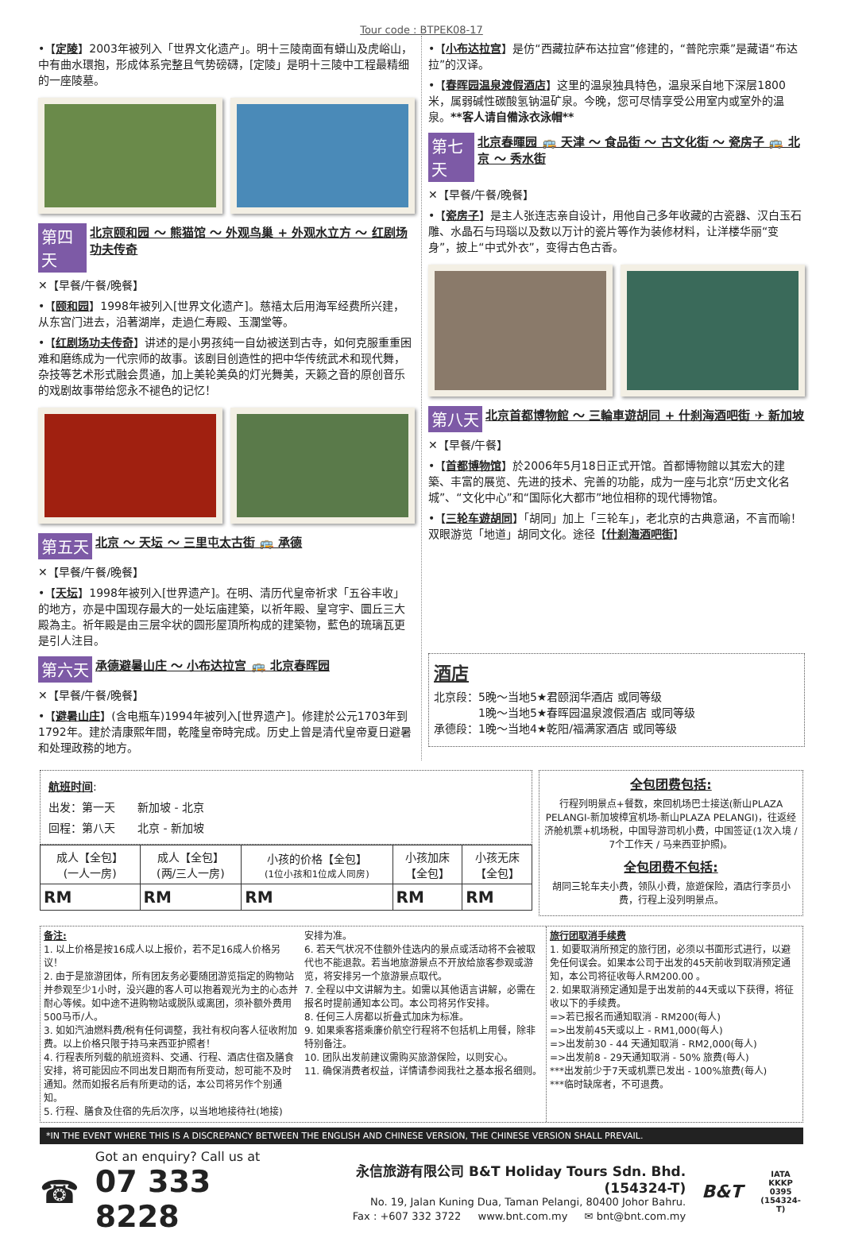Tour code : BTPEK08-17
•【定陵】2003年被列入「世界文化遗产」。明十三陵南面有蟒山及虎峪山，中有曲水環抱，形成体系完整且气势磅礴，[定陵」是明十三陵中工程最精细的一座陵墓。
第四天 北京颐和园 ～ 熊猫馆 ～ 外观鸟巢 + 外观水立方 ～ 红剧场功夫传奇
✕【早餐/午餐/晚餐】
•【颐和园】1998年被列入[世界文化遗产]。慈禧太后用海军经费所兴建，从东宫门进去，沿著湖岸，走過仁寿殿、玉瀾堂等。
•【红剧场功夫传奇】讲述的是小男孩纯一自幼被送到古寺，如何克服重重困难和磨练成为一代宗师的故事。该剧目创造性的把中华传统武术和现代舞，杂技等艺术形式融会贯通，加上美轮美奂的灯光舞美，天籁之音的原创音乐的戏剧故事带给您永不褪色的记忆！
第五天 北京 ～ 天坛 ～ 三里屯太古街 🚌 承德
✕【早餐/午餐/晚餐】
•【天坛】1998年被列入[世界遗产]。在明、清历代皇帝祈求「五谷丰收」的地方，亦是中国现存最大的一处坛庙建築，以祈年殿、皇穹宇、圜丘三大殿為主。祈年殿是由三层伞状的圆形屋頂所构成的建築物，藍色的琉璃瓦更是引人注目。
第六天 承德避暑山庄 ～ 小布达拉宫 🚌 北京春晖园
✕【早餐/午餐/晚餐】
•【避暑山庄】(含电瓶车)1994年被列入[世界遗产]。修建於公元1703年到1792年。建於清康熙年間，乾隆皇帝時完成。历史上曾是清代皇帝夏日避暑和处理政務的地方。
•【小布达拉宫】是仿“西藏拉萨布达拉宫”修建的，“普陀宗乘”是藏语“布达拉”的汉译。
•【春晖园温泉渡假酒店】这里的温泉独具特色，温泉采自地下深层1800米，属弱碱性碳酸氢钠温矿泉。今晚，您可尽情享受公用室内或室外的温泉。**客人请自備泳衣泳帽**
第七天 北京春暉园 🚌 天津 ～ 食品街 ～ 古文化街 ～ 瓷房子 🚌 北京 ～ 秀水街
✕【早餐/午餐/晚餐】
•【瓷房子】是主人张连志亲自设计，用他自己多年收藏的古瓷器、汉白玉石雕、水晶石与玛瑙以及数以万计的瓷片等作为装修材料，让洋楼华丽“变身”，披上“中式外衣”，变得古色古香。
第八天 北京首都博物館 ～ 三輪車遊胡同 + 什刹海酒吧街 ✈ 新加坡
✕【早餐/午餐】
•【首都博物馆】於2006年5月18日正式开馆。首都博物館以其宏大的建築、丰富的展览、先进的技术、完善的功能，成为一座与北京“历史文化名城”、“文化中心”和“国际化大都市”地位相称的现代博物馆。
•【三轮车遊胡同】「胡同」加上「三轮车」，老北京的古典意涵，不言而喻！双眼游览「地道」胡同文化。途径【什刹海酒吧街】
酒店
北京段：5晚～当地5★君颐润华酒店 或同等级
　　　　1晚～当地5★春晖园温泉渡假酒店 或同等级
承德段：1晚～当地4★乾阳/福满家酒店 或同等级
航班时间:
出发：第一天　　新加坡 - 北京
回程：第八天　　北京 - 新加坡
| 成人【全包】 (一人一房) | 成人【全包】 (两/三人一房) | 小孩的价格【全包】 (1位小孩和1位成人同房) | 小孩加床 【全包】 | 小孩无床 【全包】 |
| --- | --- | --- | --- | --- |
| RM | RM | RM | RM | RM |
全包团费包括:
行程列明景点+餐数，來回机场巴士接送(新山PLAZA PELANGI-新加坡樟宜机场-新山PLAZA PELANGI)，往返经济舱机票+机场税，中国导游司机小费，中国签证(1次入境 / 7个工作天 / 马来西亚护照)。
全包团费不包括:
胡同三轮车夫小费，领队小費，旅遊保险，酒店行李员小费，行程上没列明景点。
备注:
1. 以上价格是按16成人以上报价，若不足16成人价格另议！
2. 由于是旅游团体，所有团友务必要随团游览指定的购物站并参观至少1小时，没兴趣的客人可以抱着观光为主的心态并耐心等候。如中途不进购物站或脱队或离团，须补额外费用500马币/人。
3. 如如汽油燃料费/税有任何调整，我社有权向客人征收附加费。以上价格只限于持马来西亚护照者！
4. 行程表所列载的航班资料、交通、行程、酒店住宿及膳食安排，将可能因应不同出发日期而有所变动，恕可能不及时通知。然而如报名后有所更动的话，本公司将另作个别通知。
5. 行程、膳食及住宿的先后次序，以当地地接待社(地接)
安排为准。
6. 若天气状况不佳额外佳选内的景点或活动将不会被取代也不能退款。若当地旅游景点不开放给旅客参观或游览，将安排另一个旅游景点取代。
7. 全程以中文讲解为主。如需以其他语言讲解，必需在报名时提前通知本公司。本公司将另作安排。
8. 任何三人房都以折叠式加床为标准。
9. 如果乘客搭乘廉价航空行程将不包括机上用餐，除非特别备注。
10. 团队出发前建议需购买旅游保险，以则安心。
11. 确保消费者权益，详情请参阅我社之基本报名细则。
旅行团取消手续费
1. 如要取消所预定的旅行团，必须以书面形式进行，以避免任何误会。如果本公司于出发的45天前收到取消预定通知，本公司将征收每人RM200.00 。
2. 如果取消预定通知是于出发前的44天或以下获得，将征收以下的手续费。
=>若已报名而通知取消 - RM200(每人)
=>出发前45天或以上 - RM1,000(每人)
=>出发前30 - 44 天通知取消 - RM2,000(每人)
=>出发前8 - 29天通知取消 - 50% 旅费(每人)
***出发前少于7天或机票已发出 - 100%旅费(每人)
***临时缺席者，不可退费。
*IN THE EVENT WHERE THIS IS A DISCREPANCY BETWEEN THE ENGLISH AND CHINESE VERSION, THE CHINESE VERSION SHALL PREVAIL.
☎
Got an enquiry? Call us at
07 333 8228
永信旅游有限公司 B&T Holiday Tours Sdn. Bhd. (154324-T)
No. 19, Jalan Kuning Dua, Taman Pelangi, 80400 Johor Bahru.
Fax : +607 332 3722 　 www.bnt.com.my 　 ✉ bnt@bnt.com.my
B&T
IATA
KKKP 0395
(154324-T)